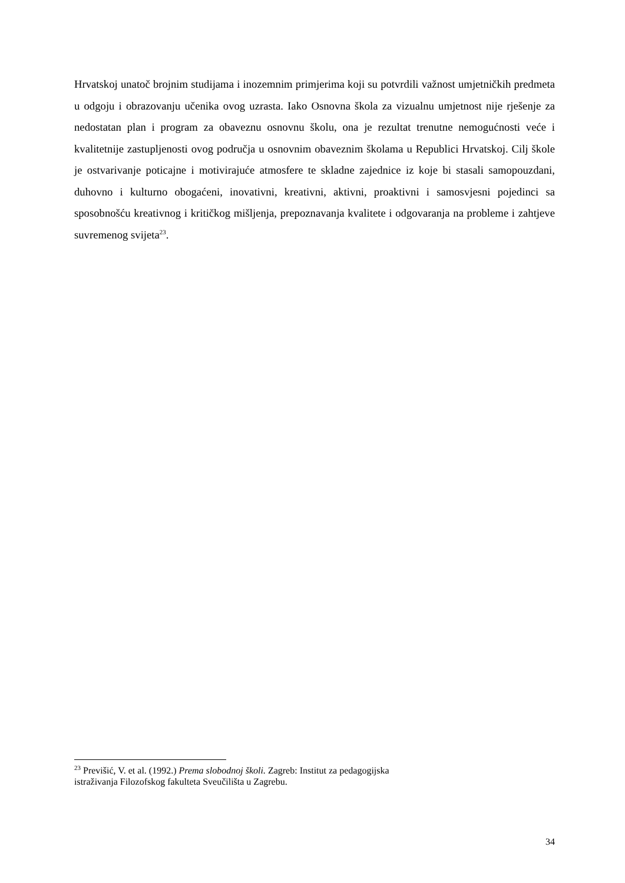Hrvatskoj unatoč brojnim studijama i inozemnim primjerima koji su potvrdili važnost umjetničkih predmeta u odgoju i obrazovanju učenika ovog uzrasta. Iako Osnovna škola za vizualnu umjetnost nije rješenje za nedostatan plan i program za obaveznu osnovnu školu, ona je rezultat trenutne nemogućnosti veće i kvalitetnije zastupljenosti ovog područja u osnovnim obaveznim školama u Republici Hrvatskoj. Cilj škole je ostvarivanje poticajne i motivirajuće atmosfere te skladne zajednice iz koje bi stasali samopouzdani, duhovno i kulturno obogaćeni, inovativni, kreativni, aktivni, proaktivni i samosvjesni pojedinci sa sposobnošću kreativnog i kritičkog mišljenja, prepoznavanja kvalitete i odgovaranja na probleme i zahtjeve suvremenog svijeta<sup>23</sup>.
<sup>23</sup> Previšić, V. et al. (1992.) Prema slobodnoj školi. Zagreb: Institut za pedagogijska
istraživanja Filozofskog fakulteta Sveučilišta u Zagrebu.
34